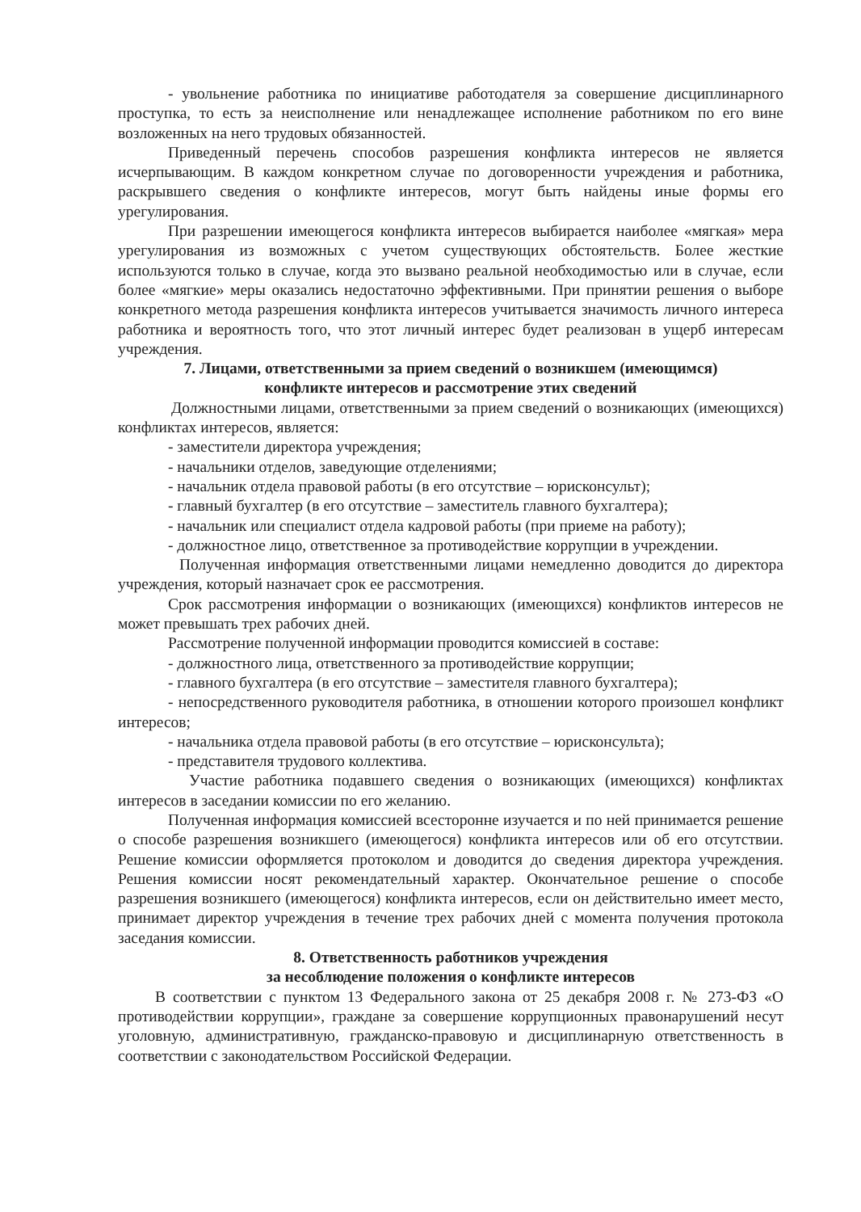- увольнение работника по инициативе работодателя за совершение дисциплинарного проступка, то есть за неисполнение или ненадлежащее исполнение работником по его вине возложенных на него трудовых обязанностей.
Приведенный перечень способов разрешения конфликта интересов не является исчерпывающим. В каждом конкретном случае по договоренности учреждения и работника, раскрывшего сведения о конфликте интересов, могут быть найдены иные формы его урегулирования.
При разрешении имеющегося конфликта интересов выбирается наиболее «мягкая» мера урегулирования из возможных с учетом существующих обстоятельств. Более жесткие используются только в случае, когда это вызвано реальной необходимостью или в случае, если более «мягкие» меры оказались недостаточно эффективными. При принятии решения о выборе конкретного метода разрешения конфликта интересов учитывается значимость личного интереса работника и вероятность того, что этот личный интерес будет реализован в ущерб интересам учреждения.
7. Лицами, ответственными за прием сведений о возникшем (имеющимся)
конфликте интересов и рассмотрение этих сведений
Должностными лицами, ответственными за прием сведений о возникающих (имеющихся) конфликтах интересов, является:
- заместители директора учреждения;
- начальники отделов, заведующие отделениями;
- начальник отдела правовой работы (в его отсутствие – юрисконсульт);
- главный бухгалтер (в его отсутствие – заместитель главного бухгалтера);
- начальник или специалист отдела кадровой работы (при приеме на работу);
- должностное лицо, ответственное за противодействие коррупции в учреждении.
Полученная информация ответственными лицами немедленно доводится до директора учреждения, который назначает срок ее рассмотрения.
Срок рассмотрения информации о возникающих (имеющихся) конфликтов интересов не может превышать трех рабочих дней.
Рассмотрение полученной информации проводится комиссией в составе:
- должностного лица, ответственного за противодействие коррупции;
- главного бухгалтера (в его отсутствие – заместителя главного бухгалтера);
- непосредственного руководителя работника, в отношении которого произошел конфликт интересов;
- начальника отдела правовой работы (в его отсутствие – юрисконсульта);
- представителя трудового коллектива.
Участие работника подавшего сведения о возникающих (имеющихся) конфликтах интересов в заседании комиссии по его желанию.
Полученная информация комиссией всесторонне изучается и по ней принимается решение о способе разрешения возникшего (имеющегося) конфликта интересов или об его отсутствии. Решение комиссии оформляется протоколом и доводится до сведения директора учреждения. Решения комиссии носят рекомендательный характер. Окончательное решение о способе разрешения возникшего (имеющегося) конфликта интересов, если он действительно имеет место, принимает директор учреждения в течение трех рабочих дней с момента получения протокола заседания комиссии.
8. Ответственность работников учреждения
за несоблюдение положения о конфликте интересов
В соответствии с пунктом 13 Федерального закона от 25 декабря 2008 г. № 273-ФЗ «О противодействии коррупции», граждане за совершение коррупционных правонарушений несут уголовную, административную, гражданско-правовую и дисциплинарную ответственность в соответствии с законодательством Российской Федерации.